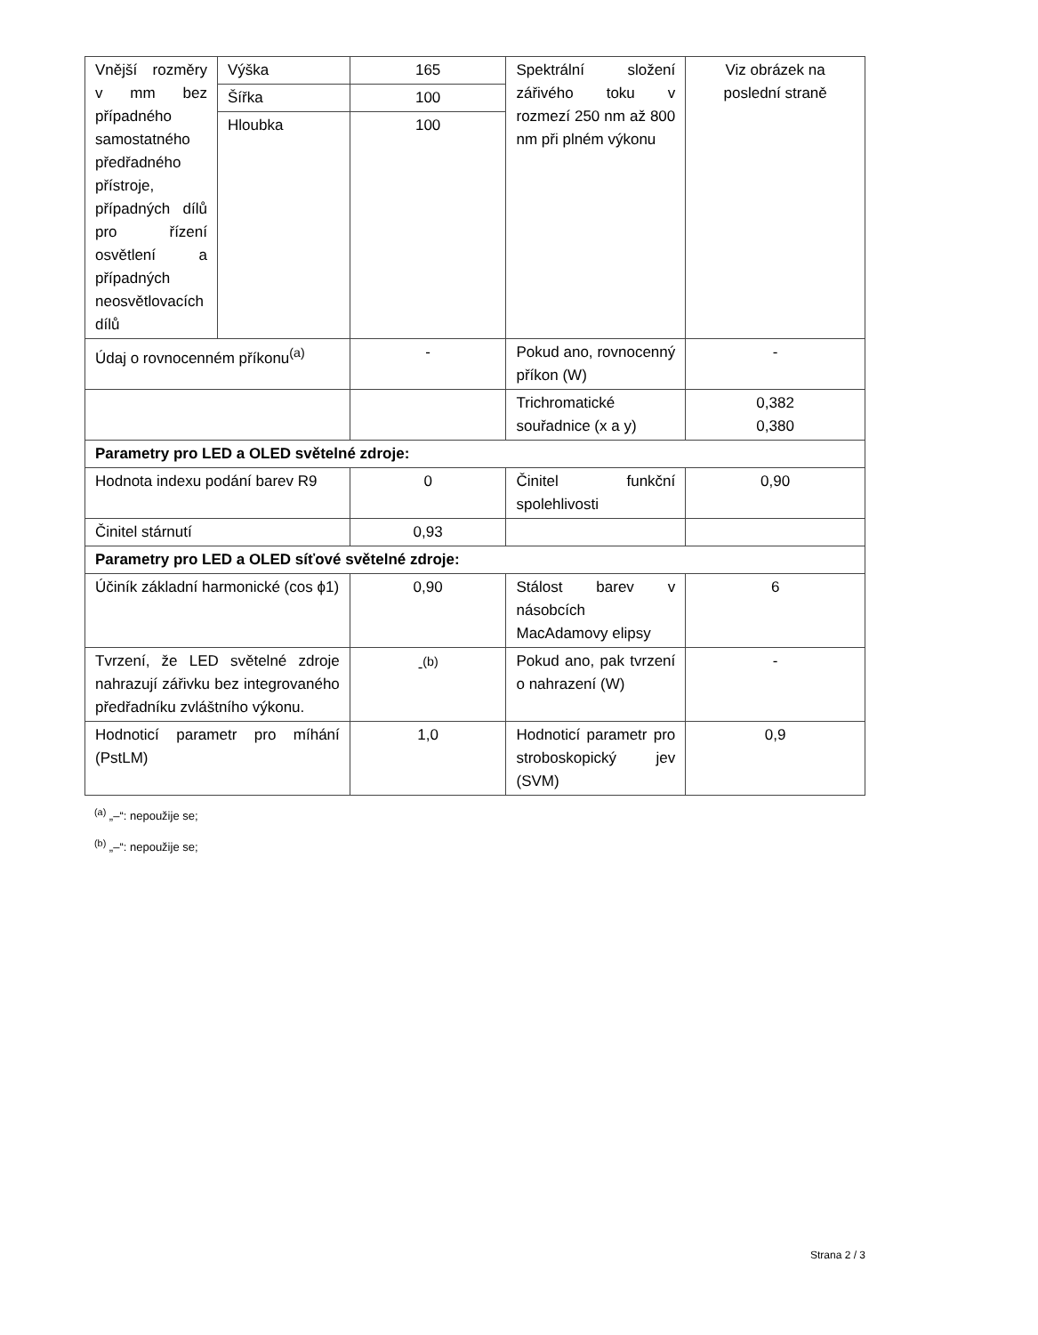| Vnější rozměry v mm bez případného samostatného předřadného přístroje, případných dílů pro řízení osvětlení a případných neosvětlovacích dílů | Výška | 165 | Spektrální složení zářivého toku v rozmezí 250 nm až 800 nm při plném výkonu | Viz obrázek na poslední straně |
| | Šířka | 100 | | |
| | Hloubka | 100 | | |
| Údaj o rovnocenném příkonu<sup>(a)</sup> | | - | Pokud ano, rovnocenný příkon (W) | - |
| | | | Trichromatické souřadnice (x a y) | 0,382 0,380 |
| Parametry pro LED a OLED světelné zdroje: | | | | |
| Hodnota indexu podání barev R9 | | 0 | Činitel funkční spolehlivosti | 0,90 |
| Činitel stárnutí | | 0,93 | | |
| Parametry pro LED a OLED síťové světelné zdroje: | | | | |
| Účiník základní harmonické (cos ϕ1) | | 0,90 | Stálost barev v násobcích MacAdamovy elipsy | 6 |
| Tvrzení, že LED světelné zdroje nahrazují zářivku bez integrovaného předřadníku zvláštního výkonu. | | -<sup>(b)</sup> | Pokud ano, pak tvrzení o nahrazení (W) | - |
| Hodnoticí parametr pro míhání (PstLM) | | 1,0 | Hodnoticí parametr pro stroboskopický jev (SVM) | 0,9 |
<sup>(a)</sup> „–“: nepoužije se;
<sup>(b)</sup> „–“: nepoužije se;
Strana 2 / 3